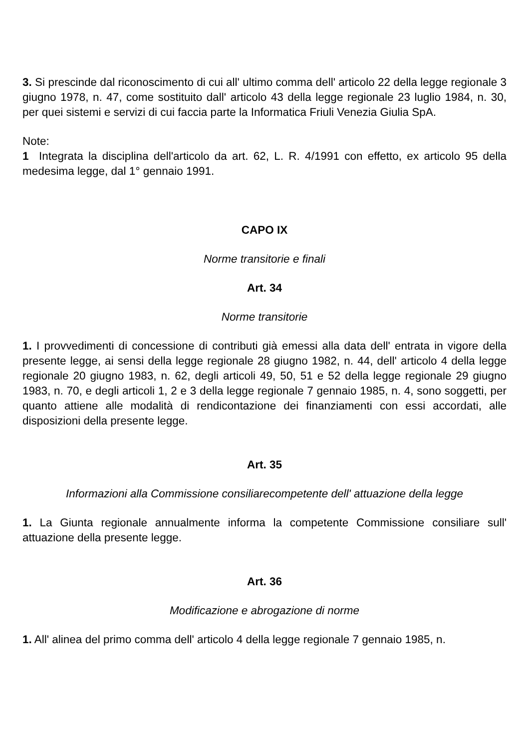3. Si prescinde dal riconoscimento di cui all' ultimo comma dell' articolo 22 della legge regionale 3 giugno 1978, n. 47, come sostituito dall' articolo 43 della legge regionale 23 luglio 1984, n. 30, per quei sistemi e servizi di cui faccia parte la Informatica Friuli Venezia Giulia SpA.
Note:
1 Integrata la disciplina dell'articolo da art. 62, L. R. 4/1991 con effetto, ex articolo 95 della medesima legge, dal 1° gennaio 1991.
CAPO IX
Norme transitorie e finali
Art. 34
Norme transitorie
1. I provvedimenti di concessione di contributi già emessi alla data dell' entrata in vigore della presente legge, ai sensi della legge regionale 28 giugno 1982, n. 44, dell' articolo 4 della legge regionale 20 giugno 1983, n. 62, degli articoli 49, 50, 51 e 52 della legge regionale 29 giugno 1983, n. 70, e degli articoli 1, 2 e 3 della legge regionale 7 gennaio 1985, n. 4, sono soggetti, per quanto attiene alle modalità di rendicontazione dei finanziamenti con essi accordati, alle disposizioni della presente legge.
Art. 35
Informazioni alla Commissione consiliarecompetente dell' attuazione della legge
1. La Giunta regionale annualmente informa la competente Commissione consiliare sull' attuazione della presente legge.
Art. 36
Modificazione e abrogazione di norme
1. All' alinea del primo comma dell' articolo 4 della legge regionale 7 gennaio 1985, n.